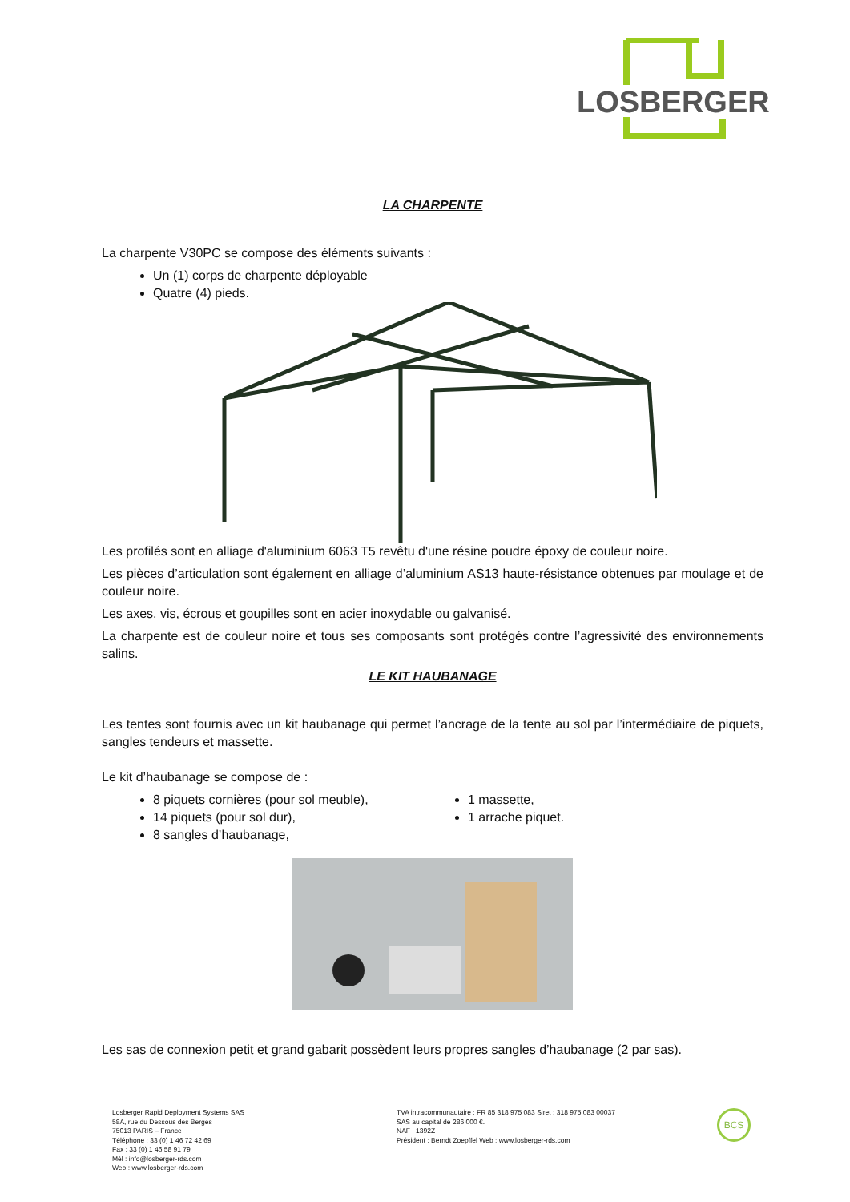LOSBERGER
LA CHARPENTE
La charpente V30PC se compose des éléments suivants :
Un (1) corps de charpente déployable
Quatre (4) pieds.
Les profilés sont en alliage d'aluminium 6063 T5 revêtu d'une résine poudre époxy de couleur noire.
Les pièces d’articulation sont également en alliage d’aluminium AS13 haute-résistance obtenues par moulage et de couleur noire.
Les axes, vis, écrous et goupilles sont en acier inoxydable ou galvanisé.
La charpente est de couleur noire et tous ses composants sont protégés contre l’agressivité des environnements salins.
LE KIT HAUBANAGE
Les tentes sont fournis avec un kit haubanage qui permet l’ancrage de la tente au sol par l’intermédiaire de piquets, sangles tendeurs et massette.
Le kit d’haubanage se compose de :
8 piquets cornières (pour sol meuble),
14 piquets (pour sol dur),
8 sangles d’haubanage,
1 massette,
1 arrache piquet.
Les sas de connexion petit et grand gabarit possèdent leurs propres sangles d’haubanage (2 par sas).
Losberger Rapid Deployment Systems SAS
58A, rue du Dessous des Berges
75013 PARIS – France
Téléphone : 33 (0) 1 46 72 42 69
Fax : 33 (0) 1 46 58 91 79
Mél : info@losberger-rds.com
Web : www.losberger-rds.com
TVA intracommunautaire : FR 85 318 975 083 Siret : 318 975 083 00037
SAS au capital de 286 000 €.
NAF : 1392Z
Président : Berndt Zoepffel Web : www.losberger-rds.com
BCS